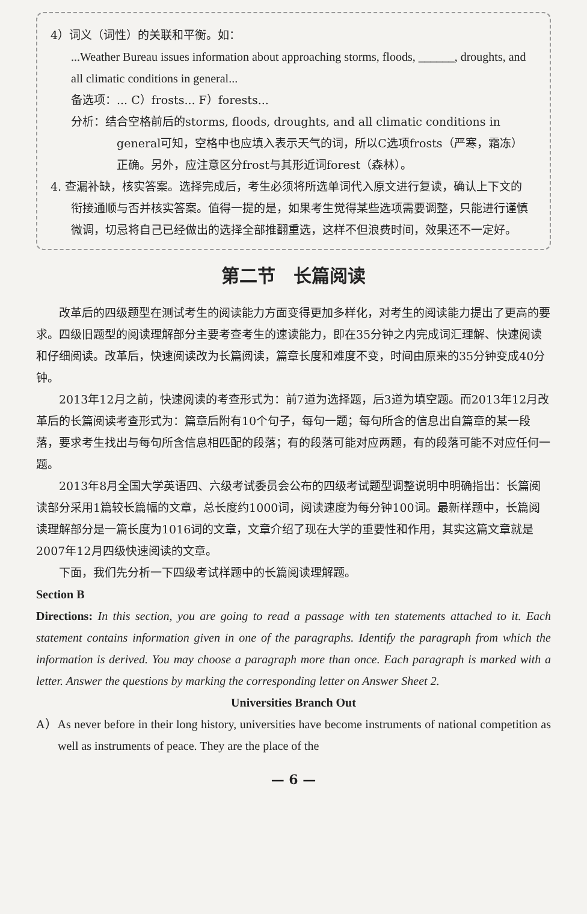4）词义（词性）的关联和平衡。如：
...Weather Bureau issues information about approaching storms, floods, ______, droughts, and all climatic conditions in general...
备选项：... C）frosts... F）forests...
分析：结合空格前后的storms, floods, droughts, and all climatic conditions in general可知，空格中也应填入表示天气的词，所以C选项frosts（严寒，霜冻）正确。另外，应注意区分frost与其形近词forest（森林）。
4. 查漏补缺，核实答案。选择完成后，考生必须将所选单词代入原文进行复读，确认上下文的衔接通顺与否并核实答案。值得一提的是，如果考生觉得某些选项需要调整，只能进行谨慎微调，切忌将自己已经做出的选择全部推翻重选，这样不但浪费时间，效果还不一定好。
第二节　长篇阅读
改革后的四级题型在测试考生的阅读能力方面变得更加多样化，对考生的阅读能力提出了更高的要求。四级旧题型的阅读理解部分主要考查考生的速读能力，即在35分钟之内完成词汇理解、快速阅读和仔细阅读。改革后，快速阅读改为长篇阅读，篇章长度和难度不变，时间由原来的35分钟变成40分钟。
2013年12月之前，快速阅读的考查形式为：前7道为选择题，后3道为填空题。而2013年12月改革后的长篇阅读考查形式为：篇章后附有10个句子，每句一题；每句所含的信息出自篇章的某一段落，要求考生找出与每句所含信息相匹配的段落；有的段落可能对应两题，有的段落可能不对应任何一题。
2013年8月全国大学英语四、六级考试委员会公布的四级考试题型调整说明中明确指出：长篇阅读部分采用1篇较长篇幅的文章，总长度约1000词，阅读速度为每分钟100词。最新样题中，长篇阅读理解部分是一篇长度为1016词的文章，文章介绍了现在大学的重要性和作用，其实这篇文章就是2007年12月四级快速阅读的文章。
下面，我们先分析一下四级考试样题中的长篇阅读理解题。
Section B
Directions: In this section, you are going to read a passage with ten statements attached to it. Each statement contains information given in one of the paragraphs. Identify the paragraph from which the information is derived. You may choose a paragraph more than once. Each paragraph is marked with a letter. Answer the questions by marking the corresponding letter on Answer Sheet 2.
Universities Branch Out
A）As never before in their long history, universities have become instruments of national competition as well as instruments of peace. They are the place of the
— 6 —